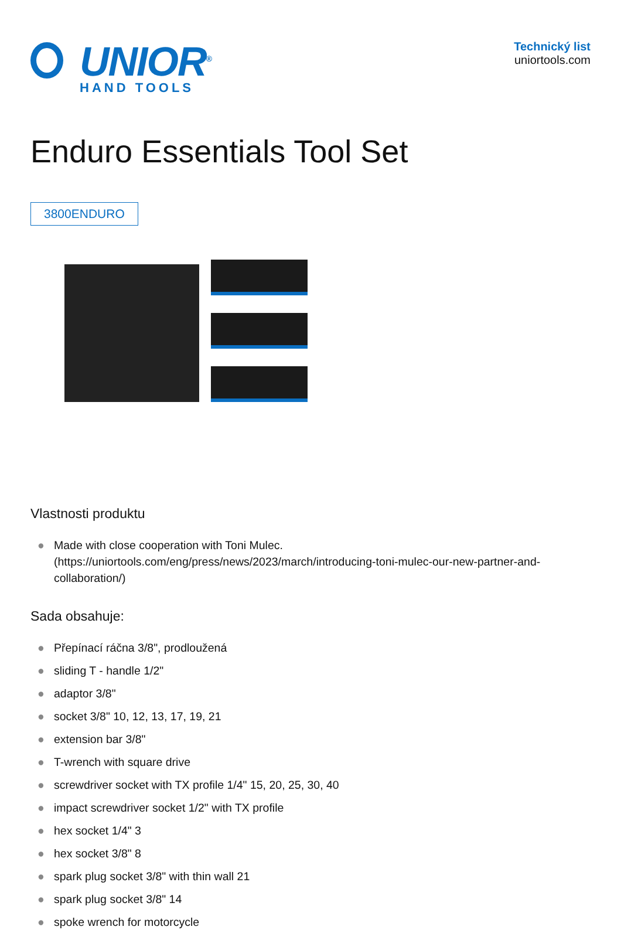UNIOR<sup>®</sup>
HAND TOOLS
Technický list
uniortools.com
Enduro Essentials Tool Set
3800ENDURO
Vlastnosti produktu
● Made with close cooperation with Toni Mulec. (https://uniortools.com/eng/press/news/2023/march/introducing-toni-mulec-our-new-partner-and-collaboration/)
Sada obsahuje:
● Přepínací ráčna 3/8", prodloužená
● sliding T - handle 1/2"
● adaptor 3/8"
● socket 3/8" 10, 12, 13, 17, 19, 21
● extension bar 3/8"
● T-wrench with square drive
● screwdriver socket with TX profile 1/4" 15, 20, 25, 30, 40
● impact screwdriver socket 1/2" with TX profile
● hex socket 1/4" 3
● hex socket 3/8" 8
● spark plug socket 3/8" with thin wall 21
● spark plug socket 3/8" 14
● spoke wrench for motorcycle